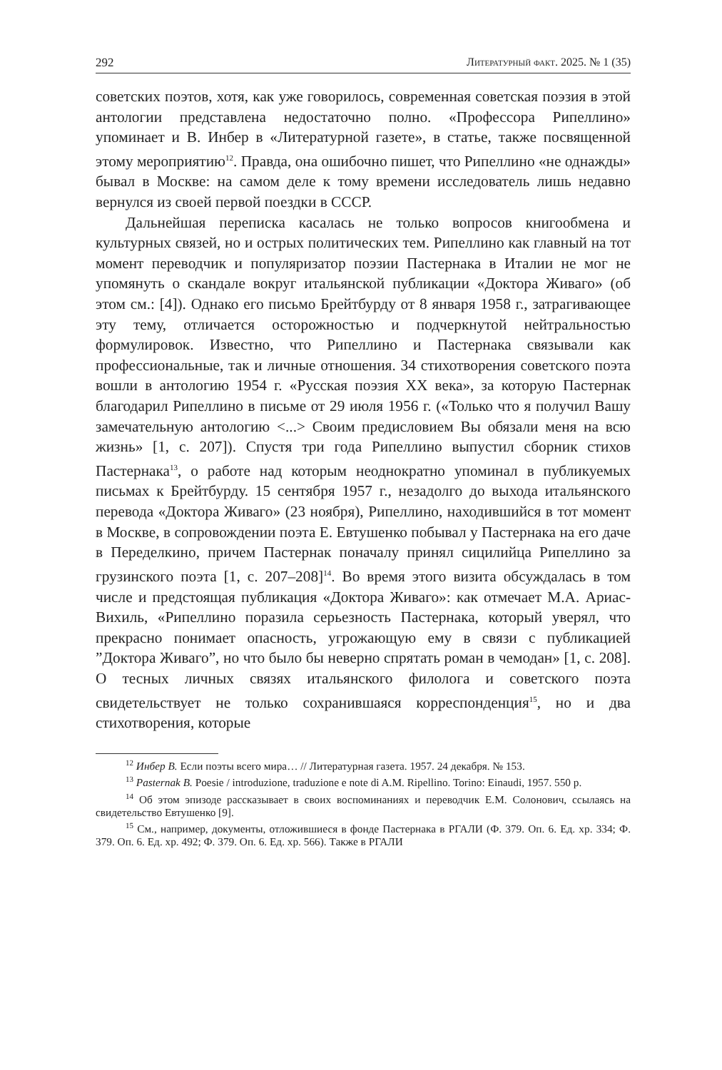292 Литературный факт. 2025. № 1 (35)
советских поэтов, хотя, как уже говорилось, современная советская поэзия в этой антологии представлена недостаточно полно. «Профессора Рипеллино» упоминает и В. Инбер в «Литературной газете», в статье, также посвященной этому мероприятию<sup>12</sup>. Правда, она ошибочно пишет, что Рипеллино «не однажды» бывал в Москве: на самом деле к тому времени исследователь лишь недавно вернулся из своей первой поездки в СССР.
Дальнейшая переписка касалась не только вопросов книгообмена и культурных связей, но и острых политических тем. Рипеллино как главный на тот момент переводчик и популяризатор поэзии Пастернака в Италии не мог не упомянуть о скандале вокруг итальянской публикации «Доктора Живаго» (об этом см.: [4]). Однако его письмо Брейтбурду от 8 января 1958 г., затрагивающее эту тему, отличается осторожностью и подчеркнутой нейтральностью формулировок. Известно, что Рипеллино и Пастернака связывали как профессиональные, так и личные отношения. 34 стихотворения советского поэта вошли в антологию 1954 г. «Русская поэзия XX века», за которую Пастернак благодарил Рипеллино в письме от 29 июля 1956 г. («Только что я получил Вашу замечательную антологию <...> Своим предисловием Вы обязали меня на всю жизнь» [1, с. 207]). Спустя три года Рипеллино выпустил сборник стихов Пастернака<sup>13</sup>, о работе над которым неоднократно упоминал в публикуемых письмах к Брейтбурду. 15 сентября 1957 г., незадолго до выхода итальянского перевода «Доктора Живаго» (23 ноября), Рипеллино, находившийся в тот момент в Москве, в сопровождении поэта Е. Евтушенко побывал у Пастернака на его даче в Переделкино, причем Пастернак поначалу принял сицилийца Рипеллино за грузинского поэта [1, с. 207–208]<sup>14</sup>. Во время этого визита обсуждалась в том числе и предстоящая публикация «Доктора Живаго»: как отмечает М.А. Ариас-Вихиль, «Рипеллино поразила серьезность Пастернака, который уверял, что прекрасно понимает опасность, угрожающую ему в связи с публикацией ”Доктора Живаго”, но что было бы неверно спрятать роман в чемодан» [1, с. 208]. О тесных личных связях итальянского филолога и советского поэта свидетельствует не только сохранившаяся корреспонденция<sup>15</sup>, но и два стихотворения, которые
<sup>12</sup> Инбер В. Если поэты всего мира… // Литературная газета. 1957. 24 декабря. № 153.
<sup>13</sup> Pasternak B. Poesie / introduzione, traduzione e note di A.M. Ripellino. Torino: Einaudi, 1957. 550 p.
<sup>14</sup> Об этом эпизоде рассказывает в своих воспоминаниях и переводчик Е.М. Солонович, ссылаясь на свидетельство Евтушенко [9].
<sup>15</sup> См., например, документы, отложившиеся в фонде Пастернака в РГАЛИ (Ф. 379. Оп. 6. Ед. хр. 334; Ф. 379. Оп. 6. Ед. хр. 492; Ф. 379. Оп. 6. Ед. хр. 566). Также в РГАЛИ